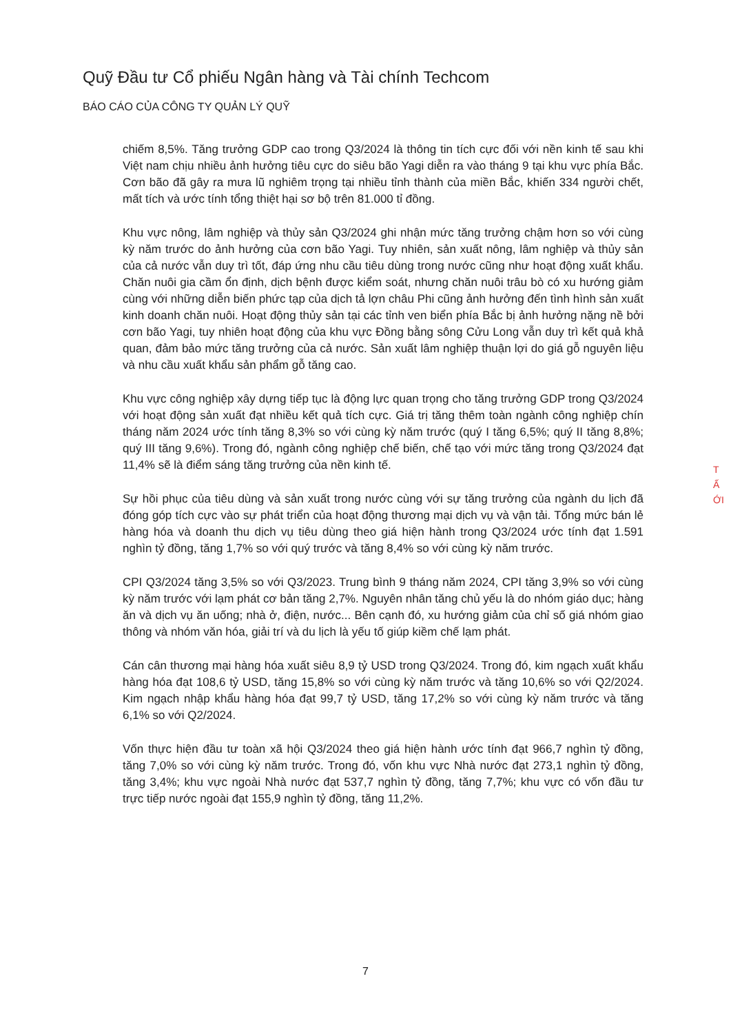Quỹ Đầu tư Cổ phiếu Ngân hàng và Tài chính Techcom
BÁO CÁO CỦA CÔNG TY QUẢN LÝ QUỸ
chiếm 8,5%. Tăng trưởng GDP cao trong Q3/2024 là thông tin tích cực đối với nền kinh tế sau khi Việt nam chịu nhiều ảnh hưởng tiêu cực do siêu bão Yagi diễn ra vào tháng 9 tại khu vực phía Bắc. Cơn bão đã gây ra mưa lũ nghiêm trọng tại nhiều tỉnh thành của miền Bắc, khiến 334 người chết, mất tích và ước tính tổng thiệt hại sơ bộ trên 81.000 tỉ đồng.
Khu vực nông, lâm nghiệp và thủy sản Q3/2024 ghi nhận mức tăng trưởng chậm hơn so với cùng kỳ năm trước do ảnh hưởng của cơn bão Yagi. Tuy nhiên, sản xuất nông, lâm nghiệp và thủy sản của cả nước vẫn duy trì tốt, đáp ứng nhu cầu tiêu dùng trong nước cũng như hoạt động xuất khẩu. Chăn nuôi gia cầm ổn định, dịch bệnh được kiểm soát, nhưng chăn nuôi trâu bò có xu hướng giảm cùng với những diễn biến phức tạp của dịch tả lợn châu Phi cũng ảnh hưởng đến tình hình sản xuất kinh doanh chăn nuôi. Hoạt động thủy sản tại các tỉnh ven biển phía Bắc bị ảnh hưởng nặng nề bởi cơn bão Yagi, tuy nhiên hoạt động của khu vực Đồng bằng sông Cửu Long vẫn duy trì kết quả khả quan, đảm bảo mức tăng trưởng của cả nước. Sản xuất lâm nghiệp thuận lợi do giá gỗ nguyên liệu và nhu cầu xuất khẩu sản phẩm gỗ tăng cao.
Khu vực công nghiệp xây dựng tiếp tục là động lực quan trọng cho tăng trưởng GDP trong Q3/2024 với hoạt động sản xuất đạt nhiều kết quả tích cực. Giá trị tăng thêm toàn ngành công nghiệp chín tháng năm 2024 ước tính tăng 8,3% so với cùng kỳ năm trước (quý I tăng 6,5%; quý II tăng 8,8%; quý III tăng 9,6%). Trong đó, ngành công nghiệp chế biến, chế tạo với mức tăng trong Q3/2024 đạt 11,4% sẽ là điểm sáng tăng trưởng của nền kinh tế.
Sự hồi phục của tiêu dùng và sản xuất trong nước cùng với sự tăng trưởng của ngành du lịch đã đóng góp tích cực vào sự phát triển của hoạt động thương mại dịch vụ và vận tải. Tổng mức bán lẻ hàng hóa và doanh thu dịch vụ tiêu dùng theo giá hiện hành trong Q3/2024 ước tính đạt 1.591 nghìn tỷ đồng, tăng 1,7% so với quý trước và tăng 8,4% so với cùng kỳ năm trước.
CPI Q3/2024 tăng 3,5% so với Q3/2023. Trung bình 9 tháng năm 2024, CPI tăng 3,9% so với cùng kỳ năm trước với lạm phát cơ bản tăng 2,7%. Nguyên nhân tăng chủ yếu là do nhóm giáo dục; hàng ăn và dịch vụ ăn uống; nhà ở, điện, nước... Bên cạnh đó, xu hướng giảm của chỉ số giá nhóm giao thông và nhóm văn hóa, giải trí và du lịch là yếu tố giúp kiềm chế lạm phát.
Cán cân thương mại hàng hóa xuất siêu 8,9 tỷ USD trong Q3/2024. Trong đó, kim ngạch xuất khẩu hàng hóa đạt 108,6 tỷ USD, tăng 15,8% so với cùng kỳ năm trước và tăng 10,6% so với Q2/2024. Kim ngạch nhập khẩu hàng hóa đạt 99,7 tỷ USD, tăng 17,2% so với cùng kỳ năm trước và tăng 6,1% so với Q2/2024.
Vốn thực hiện đầu tư toàn xã hội Q3/2024 theo giá hiện hành ước tính đạt 966,7 nghìn tỷ đồng, tăng 7,0% so với cùng kỳ năm trước. Trong đó, vốn khu vực Nhà nước đạt 273,1 nghìn tỷ đồng, tăng 3,4%; khu vực ngoài Nhà nước đạt 537,7 nghìn tỷ đồng, tăng 7,7%; khu vực có vốn đầu tư trực tiếp nước ngoài đạt 155,9 nghìn tỷ đồng, tăng 11,2%.
T
Ấ
ỚI
7